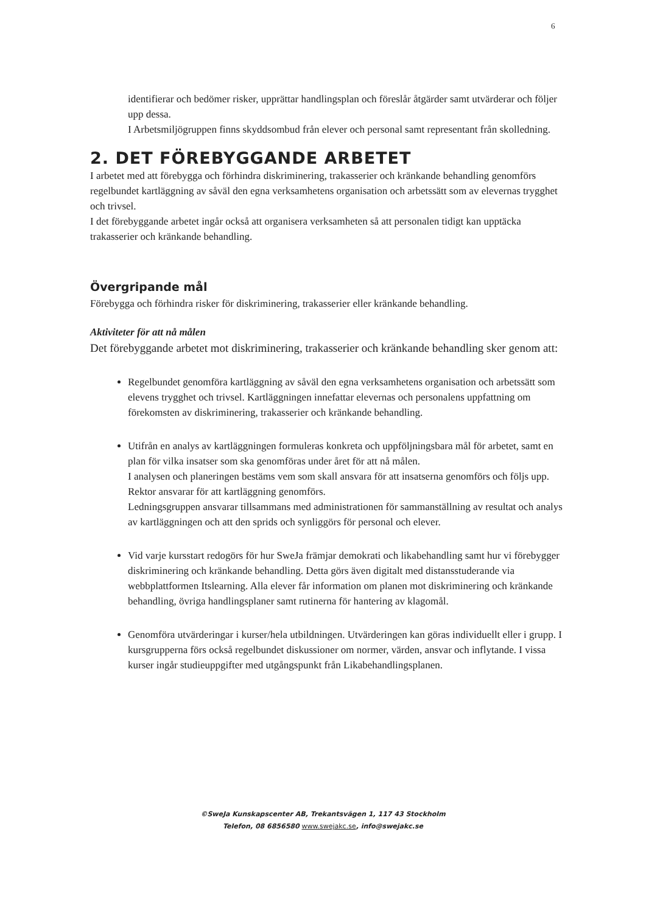6
identifierar och bedömer risker, upprättar handlingsplan och föreslår åtgärder samt utvärderar och följer upp dessa.
I Arbetsmiljögruppen finns skyddsombud från elever och personal samt representant från skolledning.
2. DET FÖREBYGGANDE ARBETET
I arbetet med att förebygga och förhindra diskriminering, trakasserier och kränkande behandling genomförs regelbundet kartläggning av såväl den egna verksamhetens organisation och arbetssätt som av elevernas trygghet och trivsel.
I det förebyggande arbetet ingår också att organisera verksamheten så att personalen tidigt kan upptäcka trakasserier och kränkande behandling.
Övergripande mål
Förebygga och förhindra risker för diskriminering, trakasserier eller kränkande behandling.
Aktiviteter för att nå målen
Det förebyggande arbetet mot diskriminering, trakasserier och kränkande behandling sker genom att:
Regelbundet genomföra kartläggning av såväl den egna verksamhetens organisation och arbetssätt som elevens trygghet och trivsel. Kartläggningen innefattar elevernas och personalens uppfattning om förekomsten av diskriminering, trakasserier och kränkande behandling.
Utifrån en analys av kartläggningen formuleras konkreta och uppföljningsbara mål för arbetet, samt en plan för vilka insatser som ska genomföras under året för att nå målen.
I analysen och planeringen bestäms vem som skall ansvara för att insatserna genomförs och följs upp.
Rektor ansvarar för att kartläggning genomförs.
Ledningsgruppen ansvarar tillsammans med administrationen för sammanställning av resultat och analys av kartläggningen och att den sprids och synliggörs för personal och elever.
Vid varje kursstart redogörs för hur SweJa främjar demokrati och likabehandling samt hur vi förebygger diskriminering och kränkande behandling. Detta görs även digitalt med distansstuderande via webbplattformen Itslearning. Alla elever får information om planen mot diskriminering och kränkande behandling, övriga handlingsplaner samt rutinerna för hantering av klagomål.
Genomföra utvärderingar i kurser/hela utbildningen. Utvärderingen kan göras individuellt eller i grupp. I kursgrupperna förs också regelbundet diskussioner om normer, värden, ansvar och inflytande. I vissa kurser ingår studieuppgifter med utgångspunkt från Likabehandlingsplanen.
©SweJa Kunskapscenter AB, Trekantsvägen 1, 117 43 Stockholm
Telefon, 08 6856580 www.swejakc.se, info@swejakc.se